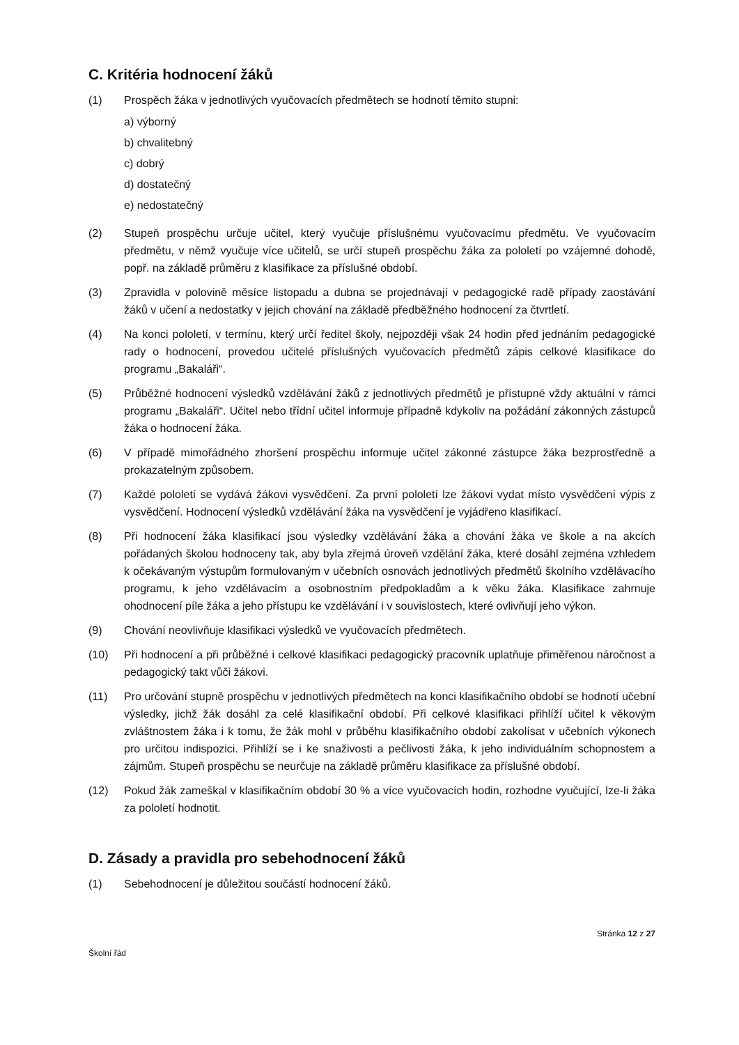C. Kritéria hodnocení žáků
(1) Prospěch žáka v jednotlivých vyučovacích předmětech se hodnotí těmito stupni:
a) výborný
b) chvalitebný
c) dobrý
d) dostatečný
e) nedostatečný
(2) Stupeň prospěchu určuje učitel, který vyučuje příslušnému vyučovacímu předmětu. Ve vyučovacím předmětu, v němž vyučuje více učitelů, se určí stupeň prospěchu žáka za pololetí po vzájemné dohodě, popř. na základě průměru z klasifikace za příslušné období.
(3) Zpravidla v polovině měsíce listopadu a dubna se projednávají v pedagogické radě případy zaostávání žáků v učení a nedostatky v jejich chování na základě předběžného hodnocení za čtvrtletí.
(4) Na konci pololetí, v termínu, který určí ředitel školy, nejpozději však 24 hodin před jednáním pedagogické rady o hodnocení, provedou učitelé příslušných vyučovacích předmětů zápis celkové klasifikace do programu „Bakaláři“.
(5) Průběžné hodnocení výsledků vzdělávání žáků z jednotlivých předmětů je přístupné vždy aktuální v rámci programu „Bakaláři“. Učitel nebo třídní učitel informuje případně kdykoliv na požádání zákonných zástupců žáka o hodnocení žáka.
(6) V případě mimořádného zhoršení prospěchu informuje učitel zákonné zástupce žáka bezprostředně a prokazatelným způsobem.
(7) Každé pololetí se vydává žákovi vysvědčení. Za první pololetí lze žákovi vydat místo vysvědčení výpis z vysvědčení. Hodnocení výsledků vzdělávání žáka na vysvědčení je vyjádřeno klasifikací.
(8) Při hodnocení žáka klasifikací jsou výsledky vzdělávání žáka a chování žáka ve škole a na akcích pořádaných školou hodnoceny tak, aby byla zřejmá úroveň vzdělání žáka, které dosáhl zejména vzhledem k očekávaným výstupům formulovaným v učebních osnovách jednotlivých předmětů školního vzdělávacího programu, k jeho vzdělávacím a osobnostním předpokladům a k věku žáka. Klasifikace zahrnuje ohodnocení píle žáka a jeho přístupu ke vzdělávání i v souvislostech, které ovlivňují jeho výkon.
(9) Chování neovlivňuje klasifikaci výsledků ve vyučovacích předmětech.
(10) Při hodnocení a při průběžné i celkové klasifikaci pedagogický pracovník uplatňuje přiměřenou náročnost a pedagogický takt vůči žákovi.
(11) Pro určování stupně prospěchu v jednotlivých předmětech na konci klasifikačního období se hodnotí učební výsledky, jichž žák dosáhl za celé klasifikační období. Při celkové klasifikaci přihlíží učitel k věkovým zvláštnostem žáka i k tomu, že žák mohl v průběhu klasifikačního období zakolísat v učebních výkonech pro určitou indispozici. Přihlíží se i ke snaživosti a pečlivosti žáka, k jeho individuálním schopnostem a zájmům. Stupeň prospěchu se neurčuje na základě průměru klasifikace za příslušné období.
(12) Pokud žák zameškal v klasifikačním období 30 % a více vyučovacích hodin, rozhodne vyučující, lze-li žáka za pololetí hodnotit.
D. Zásady a pravidla pro sebehodnocení žáků
(1) Sebehodnocení je důležitou součástí hodnocení žáků.
Stránka 12 z 27
Školní řád